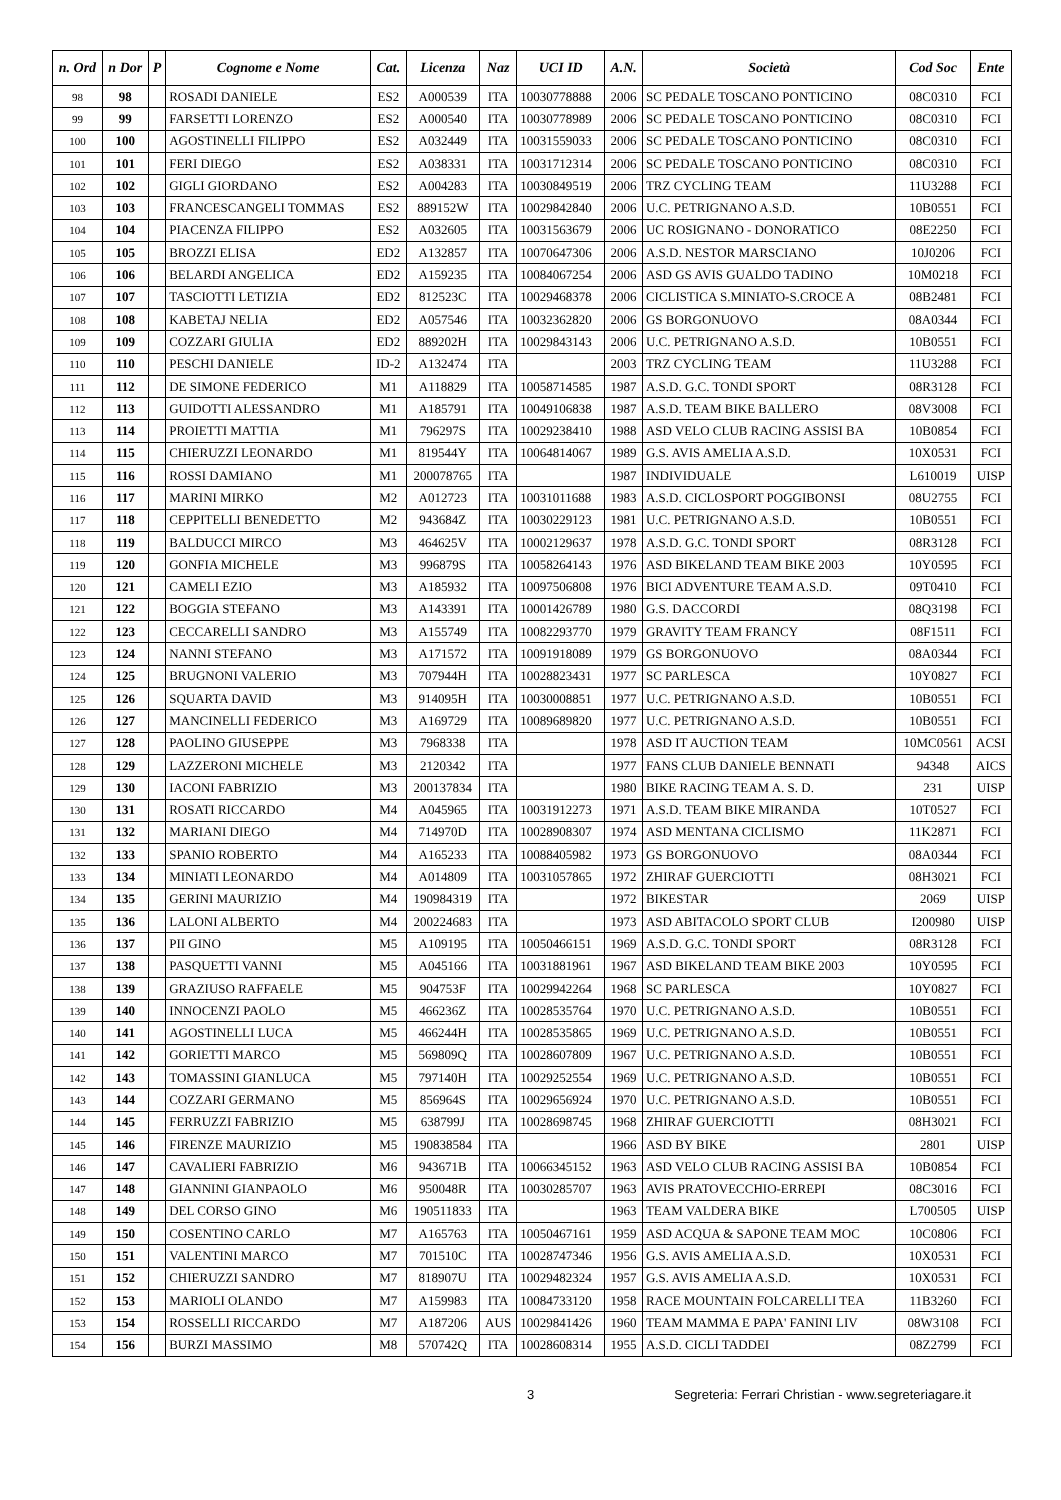| n. Ord | n Dor | P | Cognome e Nome | Cat. | Licenza | Naz | UCI ID | A.N. | Società | Cod Soc | Ente |
| --- | --- | --- | --- | --- | --- | --- | --- | --- | --- | --- | --- |
| 98 | 98 | | ROSADI DANIELE | ES2 | A000539 | ITA | 10030778888 | 2006 | SC PEDALE TOSCANO PONTICINO | 08C0310 | FCI |
| 99 | 99 | | FARSETTI LORENZO | ES2 | A000540 | ITA | 10030778989 | 2006 | SC PEDALE TOSCANO PONTICINO | 08C0310 | FCI |
| 100 | 100 | | AGOSTINELLI FILIPPO | ES2 | A032449 | ITA | 10031559033 | 2006 | SC PEDALE TOSCANO PONTICINO | 08C0310 | FCI |
| 101 | 101 | | FERI DIEGO | ES2 | A038331 | ITA | 10031712314 | 2006 | SC PEDALE TOSCANO PONTICINO | 08C0310 | FCI |
| 102 | 102 | | GIGLI GIORDANO | ES2 | A004283 | ITA | 10030849519 | 2006 | TRZ CYCLING TEAM | 11U3288 | FCI |
| 103 | 103 | | FRANCESCANGELI TOMMAS | ES2 | 889152W | ITA | 10029842840 | 2006 | U.C. PETRIGNANO A.S.D. | 10B0551 | FCI |
| 104 | 104 | | PIACENZA FILIPPO | ES2 | A032605 | ITA | 10031563679 | 2006 | UC ROSIGNANO - DONORATICO | 08E2250 | FCI |
| 105 | 105 | | BROZZI ELISA | ED2 | A132857 | ITA | 10070647306 | 2006 | A.S.D. NESTOR MARSCIANO | 10J0206 | FCI |
| 106 | 106 | | BELARDI ANGELICA | ED2 | A159235 | ITA | 10084067254 | 2006 | ASD GS AVIS GUALDO TADINO | 10M0218 | FCI |
| 107 | 107 | | TASCIOTTI LETIZIA | ED2 | 812523C | ITA | 10029468378 | 2006 | CICLISTICA S.MINIATO-S.CROCE A | 08B2481 | FCI |
| 108 | 108 | | KABETAJ NELIA | ED2 | A057546 | ITA | 10032362820 | 2006 | GS BORGONUOVO | 08A0344 | FCI |
| 109 | 109 | | COZZARI GIULIA | ED2 | 889202H | ITA | 10029843143 | 2006 | U.C. PETRIGNANO A.S.D. | 10B0551 | FCI |
| 110 | 110 | | PESCHI DANIELE | ID-2 | A132474 | ITA | | 2003 | TRZ CYCLING TEAM | 11U3288 | FCI |
| 111 | 112 | | DE SIMONE FEDERICO | M1 | A118829 | ITA | 10058714585 | 1987 | A.S.D. G.C. TONDI SPORT | 08R3128 | FCI |
| 112 | 113 | | GUIDOTTI ALESSANDRO | M1 | A185791 | ITA | 10049106838 | 1987 | A.S.D. TEAM BIKE BALLERO | 08V3008 | FCI |
| 113 | 114 | | PROIETTI MATTIA | M1 | 796297S | ITA | 10029238410 | 1988 | ASD VELO CLUB RACING ASSISI BA | 10B0854 | FCI |
| 114 | 115 | | CHIERUZZI LEONARDO | M1 | 819544Y | ITA | 10064814067 | 1989 | G.S. AVIS AMELIA A.S.D. | 10X0531 | FCI |
| 115 | 116 | | ROSSI DAMIANO | M1 | 200078765 | ITA | | 1987 | INDIVIDUALE | L610019 | UISP |
| 116 | 117 | | MARINI MIRKO | M2 | A012723 | ITA | 10031011688 | 1983 | A.S.D. CICLOSPORT POGGIBONSI | 08U2755 | FCI |
| 117 | 118 | | CEPPITELLI BENEDETTO | M2 | 943684Z | ITA | 10030229123 | 1981 | U.C. PETRIGNANO A.S.D. | 10B0551 | FCI |
| 118 | 119 | | BALDUCCI MIRCO | M3 | 464625V | ITA | 10002129637 | 1978 | A.S.D. G.C. TONDI SPORT | 08R3128 | FCI |
| 119 | 120 | | GONFIA MICHELE | M3 | 996879S | ITA | 10058264143 | 1976 | ASD BIKELAND TEAM BIKE 2003 | 10Y0595 | FCI |
| 120 | 121 | | CAMELI EZIO | M3 | A185932 | ITA | 10097506808 | 1976 | BICI ADVENTURE TEAM A.S.D. | 09T0410 | FCI |
| 121 | 122 | | BOGGIA STEFANO | M3 | A143391 | ITA | 10001426789 | 1980 | G.S. DACCORDI | 08Q3198 | FCI |
| 122 | 123 | | CECCARELLI SANDRO | M3 | A155749 | ITA | 10082293770 | 1979 | GRAVITY TEAM FRANCY | 08F1511 | FCI |
| 123 | 124 | | NANNI STEFANO | M3 | A171572 | ITA | 10091918089 | 1979 | GS BORGONUOVO | 08A0344 | FCI |
| 124 | 125 | | BRUGNONI VALERIO | M3 | 707944H | ITA | 10028823431 | 1977 | SC PARLESCA | 10Y0827 | FCI |
| 125 | 126 | | SQUARTA DAVID | M3 | 914095H | ITA | 10030008851 | 1977 | U.C. PETRIGNANO A.S.D. | 10B0551 | FCI |
| 126 | 127 | | MANCINELLI FEDERICO | M3 | A169729 | ITA | 10089689820 | 1977 | U.C. PETRIGNANO A.S.D. | 10B0551 | FCI |
| 127 | 128 | | PAOLINO GIUSEPPE | M3 | 7968338 | ITA | | 1978 | ASD IT AUCTION TEAM | 10MC0561 | ACSI |
| 128 | 129 | | LAZZERONI MICHELE | M3 | 2120342 | ITA | | 1977 | FANS CLUB DANIELE BENNATI | 94348 | AICS |
| 129 | 130 | | IACONI FABRIZIO | M3 | 200137834 | ITA | | 1980 | BIKE RACING TEAM A. S. D. | 231 | UISP |
| 130 | 131 | | ROSATI RICCARDO | M4 | A045965 | ITA | 10031912273 | 1971 | A.S.D. TEAM BIKE MIRANDA | 10T0527 | FCI |
| 131 | 132 | | MARIANI DIEGO | M4 | 714970D | ITA | 10028908307 | 1974 | ASD MENTANA CICLISMO | 11K2871 | FCI |
| 132 | 133 | | SPANIO ROBERTO | M4 | A165233 | ITA | 10088405982 | 1973 | GS BORGONUOVO | 08A0344 | FCI |
| 133 | 134 | | MINIATI LEONARDO | M4 | A014809 | ITA | 10031057865 | 1972 | ZHIRAF GUERCIOTTI | 08H3021 | FCI |
| 134 | 135 | | GERINI MAURIZIO | M4 | 190984319 | ITA | | 1972 | BIKESTAR | 2069 | UISP |
| 135 | 136 | | LALONI ALBERTO | M4 | 200224683 | ITA | | 1973 | ASD ABITACOLO SPORT CLUB | I200980 | UISP |
| 136 | 137 | | PII GINO | M5 | A109195 | ITA | 10050466151 | 1969 | A.S.D. G.C. TONDI SPORT | 08R3128 | FCI |
| 137 | 138 | | PASQUETTI VANNI | M5 | A045166 | ITA | 10031881961 | 1967 | ASD BIKELAND TEAM BIKE 2003 | 10Y0595 | FCI |
| 138 | 139 | | GRAZIUSO RAFFAELE | M5 | 904753F | ITA | 10029942264 | 1968 | SC PARLESCA | 10Y0827 | FCI |
| 139 | 140 | | INNOCENZI PAOLO | M5 | 466236Z | ITA | 10028535764 | 1970 | U.C. PETRIGNANO A.S.D. | 10B0551 | FCI |
| 140 | 141 | | AGOSTINELLI LUCA | M5 | 466244H | ITA | 10028535865 | 1969 | U.C. PETRIGNANO A.S.D. | 10B0551 | FCI |
| 141 | 142 | | GORIETTI MARCO | M5 | 569809Q | ITA | 10028607809 | 1967 | U.C. PETRIGNANO A.S.D. | 10B0551 | FCI |
| 142 | 143 | | TOMASSINI GIANLUCA | M5 | 797140H | ITA | 10029252554 | 1969 | U.C. PETRIGNANO A.S.D. | 10B0551 | FCI |
| 143 | 144 | | COZZARI GERMANO | M5 | 856964S | ITA | 10029656924 | 1970 | U.C. PETRIGNANO A.S.D. | 10B0551 | FCI |
| 144 | 145 | | FERRUZZI FABRIZIO | M5 | 638799J | ITA | 10028698745 | 1968 | ZHIRAF GUERCIOTTI | 08H3021 | FCI |
| 145 | 146 | | FIRENZE MAURIZIO | M5 | 190838584 | ITA | | 1966 | ASD BY BIKE | 2801 | UISP |
| 146 | 147 | | CAVALIERI FABRIZIO | M6 | 943671B | ITA | 10066345152 | 1963 | ASD VELO CLUB RACING ASSISI BA | 10B0854 | FCI |
| 147 | 148 | | GIANNINI GIANPAOLO | M6 | 950048R | ITA | 10030285707 | 1963 | AVIS PRATOVECCHIO-ERREPI | 08C3016 | FCI |
| 148 | 149 | | DEL CORSO GINO | M6 | 190511833 | ITA | | 1963 | TEAM VALDERA BIKE | L700505 | UISP |
| 149 | 150 | | COSENTINO CARLO | M7 | A165763 | ITA | 10050467161 | 1959 | ASD ACQUA & SAPONE TEAM MOC | 10C0806 | FCI |
| 150 | 151 | | VALENTINI MARCO | M7 | 701510C | ITA | 10028747346 | 1956 | G.S. AVIS AMELIA A.S.D. | 10X0531 | FCI |
| 151 | 152 | | CHIERUZZI SANDRO | M7 | 818907U | ITA | 10029482324 | 1957 | G.S. AVIS AMELIA A.S.D. | 10X0531 | FCI |
| 152 | 153 | | MARIOLI OLANDO | M7 | A159983 | ITA | 10084733120 | 1958 | RACE MOUNTAIN FOLCARELLI TEA | 11B3260 | FCI |
| 153 | 154 | | ROSSELLI RICCARDO | M7 | A187206 | AUS | 10029841426 | 1960 | TEAM MAMMA E PAPA' FANINI LIV | 08W3108 | FCI |
| 154 | 156 | | BURZI MASSIMO | M8 | 570742Q | ITA | 10028608314 | 1955 | A.S.D. CICLI TADDEI | 08Z2799 | FCI |
3 Segreteria: Ferrari Christian - www.segreteriagare.it